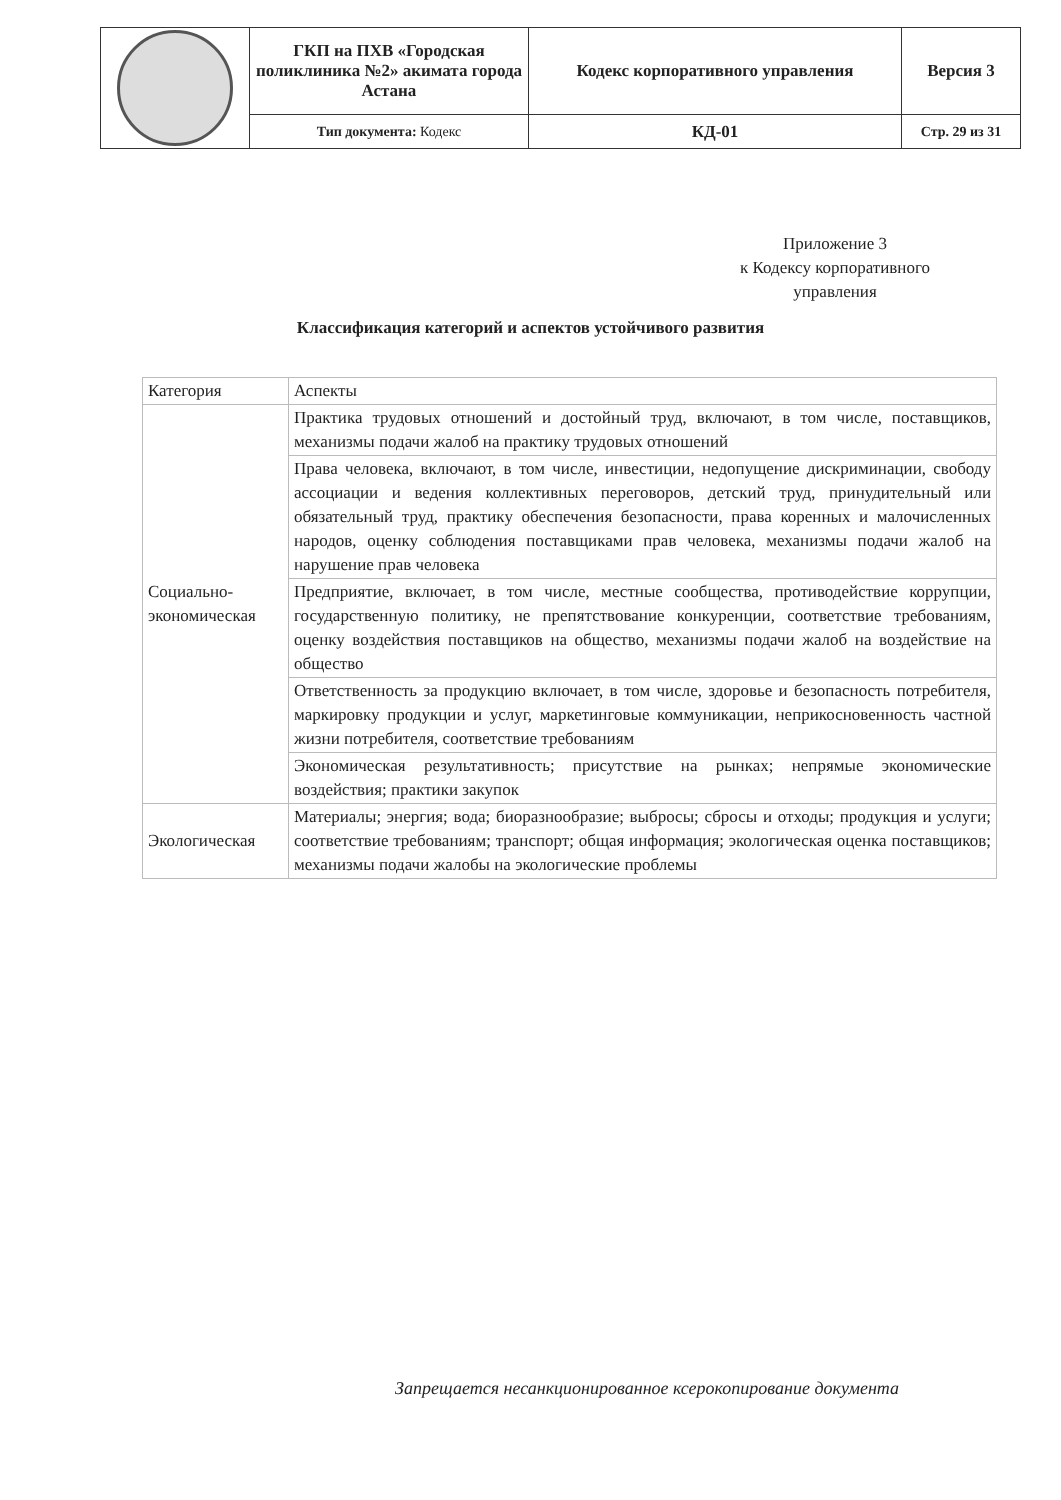| | ГКП на ПХВ «Городская поликлиника №2» акимата города Астана | Кодекс корпоративного управления | Версия 3 |
| | Тип документа: Кодекс | КД-01 | Стр. 29 из 31 |
Приложение 3
к Кодексу корпоративного
управления
Классификация категорий и аспектов устойчивого развития
| Категория | Аспекты |
| --- | --- |
| Социально-экономическая | Практика трудовых отношений и достойный труд, включают, в том числе, поставщиков, механизмы подачи жалоб на практику трудовых отношений |
| | Права человека, включают, в том числе, инвестиции, недопущение дискриминации, свободу ассоциации и ведения коллективных переговоров, детский труд, принудительный или обязательный труд, практику обеспечения безопасности, права коренных и малочисленных народов, оценку соблюдения поставщиками прав человека, механизмы подачи жалоб на нарушение прав человека |
| | Предприятие, включает, в том числе, местные сообщества, противодействие коррупции, государственную политику, не препятствование конкуренции, соответствие требованиям, оценку воздействия поставщиков на общество, механизмы подачи жалоб на воздействие на общество |
| | Ответственность за продукцию включает, в том числе, здоровье и безопасность потребителя, маркировку продукции и услуг, маркетинговые коммуникации, неприкосновенность частной жизни потребителя, соответствие требованиям |
| | Экономическая результативность; присутствие на рынках; непрямые экономические воздействия; практики закупок |
| Экологическая | Материалы; энергия; вода; биоразнообразие; выбросы; сбросы и отходы; продукция и услуги; соответствие требованиям; транспорт; общая информация; экологическая оценка поставщиков; механизмы подачи жалобы на экологические проблемы |
Запрещается несанкционированное ксерокопирование документа